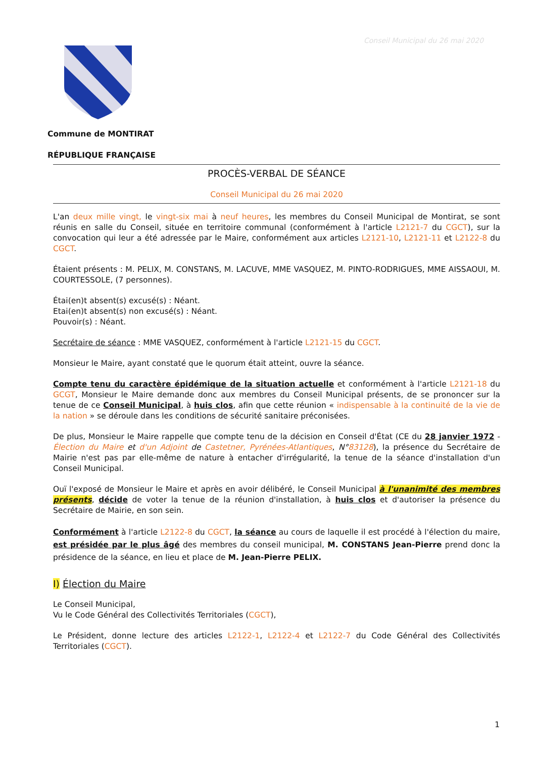Conseil Municipal du 26 mai 2020
Commune de MONTIRAT
RÉPUBLIQUE FRANÇAISE
PROCÈS-VERBAL DE SÉANCE
Conseil Municipal du 26 mai 2020
L'an deux mille vingt, le vingt-six mai à neuf heures, les membres du Conseil Municipal de Montirat, se sont réunis en salle du Conseil, située en territoire communal (conformément à l'article L2121-7 du CGCT), sur la convocation qui leur a été adressée par le Maire, conformément aux articles L2121-10, L2121-11 et L2122-8 du CGCT.
Étaient présents : M. PELIX, M. CONSTANS, M. LACUVE, MME VASQUEZ, M. PINTO-RODRIGUES, MME AISSAOUI, M. COURTESSOLE, (7 personnes).
Étai(en)t absent(s) excusé(s) : Néant.
Etai(en)t absent(s) non excusé(s) : Néant.
Pouvoir(s) : Néant.
Secrétaire de séance : MME VASQUEZ, conformément à l'article L2121-15 du CGCT.
Monsieur le Maire, ayant constaté que le quorum était atteint, ouvre la séance.
Compte tenu du caractère épidémique de la situation actuelle et conformément à l'article L2121-18 du GCGT, Monsieur le Maire demande donc aux membres du Conseil Municipal présents, de se prononcer sur la tenue de ce Conseil Municipal, à huis clos, afin que cette réunion « indispensable à la continuité de la vie de la nation » se déroule dans les conditions de sécurité sanitaire préconisées.
De plus, Monsieur le Maire rappelle que compte tenu de la décision en Conseil d'État (CE du 28 janvier 1972 - Élection du Maire et d'un Adjoint de Castetner, Pyrénées-Atlantiques, N°83128), la présence du Secrétaire de Mairie n'est pas par elle-même de nature à entacher d'irrégularité, la tenue de la séance d'installation d'un Conseil Municipal.
Ouï l'exposé de Monsieur le Maire et après en avoir délibéré, le Conseil Municipal à l'unanimité des membres présents, décide de voter la tenue de la réunion d'installation, à huis clos et d'autoriser la présence du Secrétaire de Mairie, en son sein.
Conformément à l'article L2122-8 du CGCT, la séance au cours de laquelle il est procédé à l'élection du maire, est présidée par le plus âgé des membres du conseil municipal, M. CONSTANS Jean-Pierre prend donc la présidence de la séance, en lieu et place de M. Jean-Pierre PELIX.
I) Élection du Maire
Le Conseil Municipal,
Vu le Code Général des Collectivités Territoriales (CGCT),
Le Président, donne lecture des articles L2122-1, L2122-4 et L2122-7 du Code Général des Collectivités Territoriales (CGCT).
1